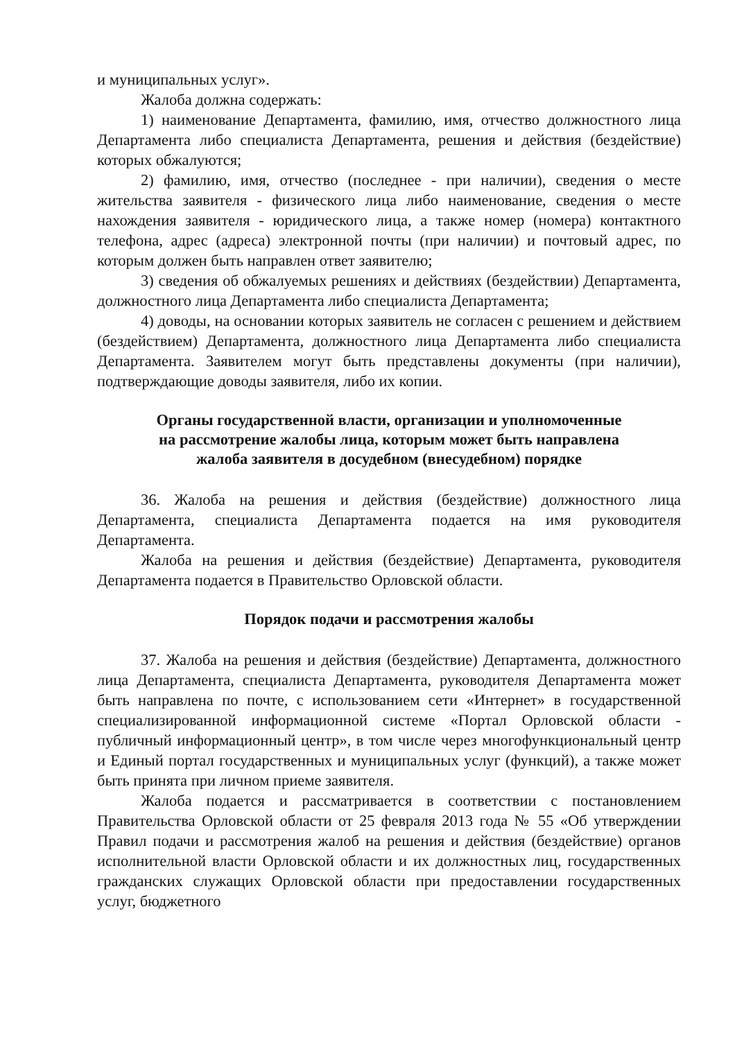и муниципальных услуг».
Жалоба должна содержать:
1) наименование Департамента, фамилию, имя, отчество должностного лица Департамента либо специалиста Департамента, решения и действия (бездействие) которых обжалуются;
2) фамилию, имя, отчество (последнее - при наличии), сведения о месте жительства заявителя - физического лица либо наименование, сведения о месте нахождения заявителя - юридического лица, а также номер (номера) контактного телефона, адрес (адреса) электронной почты (при наличии) и почтовый адрес, по которым должен быть направлен ответ заявителю;
3) сведения об обжалуемых решениях и действиях (бездействии) Департамента, должностного лица Департамента либо специалиста Департамента;
4) доводы, на основании которых заявитель не согласен с решением и действием (бездействием) Департамента, должностного лица Департамента либо специалиста Департамента. Заявителем могут быть представлены документы (при наличии), подтверждающие доводы заявителя, либо их копии.
Органы государственной власти, организации и уполномоченные
на рассмотрение жалобы лица, которым может быть направлена
жалоба заявителя в досудебном (внесудебном) порядке
36. Жалоба на решения и действия (бездействие) должностного лица Департамента, специалиста Департамента подается на имя руководителя Департамента.
Жалоба на решения и действия (бездействие) Департамента, руководителя Департамента подается в Правительство Орловской области.
Порядок подачи и рассмотрения жалобы
37. Жалоба на решения и действия (бездействие) Департамента, должностного лица Департамента, специалиста Департамента, руководителя Департамента может быть направлена по почте, с использованием сети «Интернет» в государственной специализированной информационной системе «Портал Орловской области - публичный информационный центр», в том числе через многофункциональный центр и Единый портал государственных и муниципальных услуг (функций), а также может быть принята при личном приеме заявителя.
Жалоба подается и рассматривается в соответствии с постановлением Правительства Орловской области от 25 февраля 2013 года № 55 «Об утверждении Правил подачи и рассмотрения жалоб на решения и действия (бездействие) органов исполнительной власти Орловской области и их должностных лиц, государственных гражданских служащих Орловской области при предоставлении государственных услуг, бюджетного